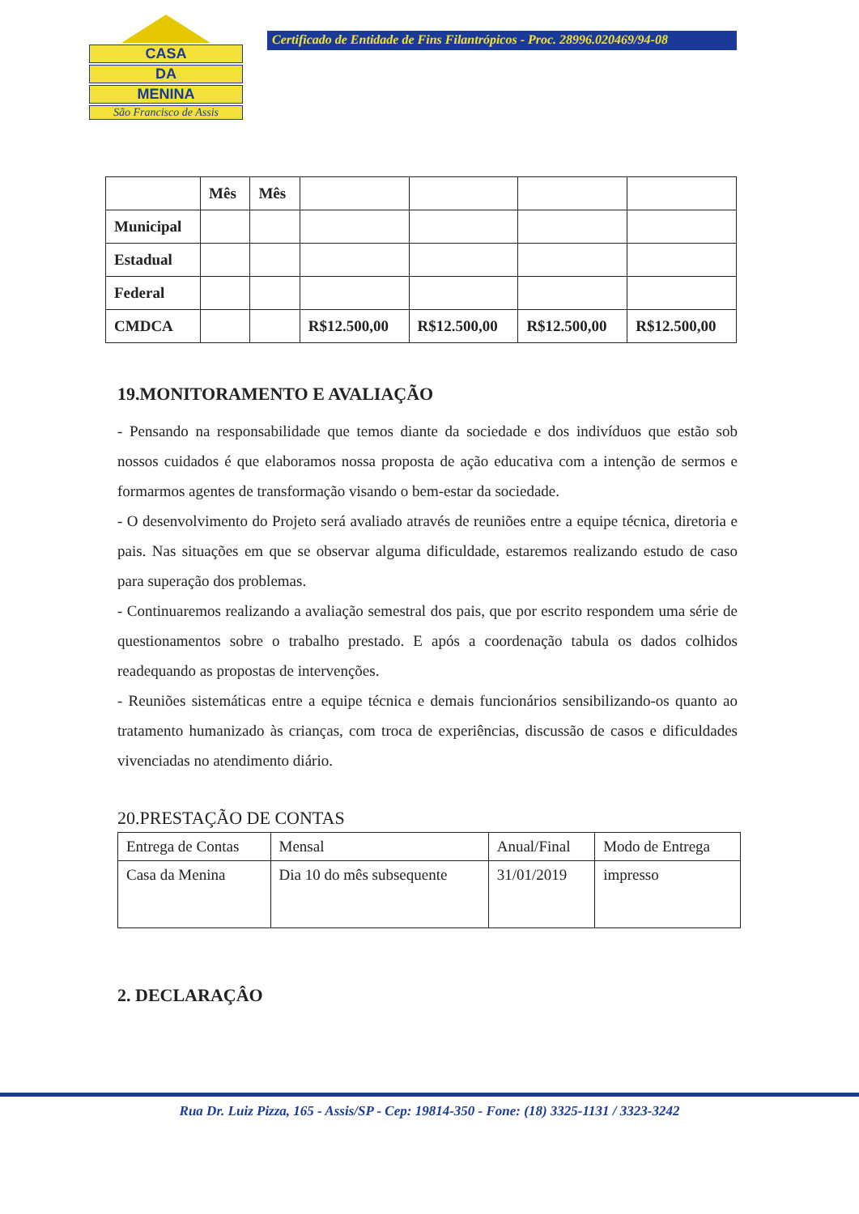CASA
DA
MENINA
São Francisco de Assis
Certificado de Entidade de Fins Filantrópicos - Proc. 28996.020469/94-08
| | Mês | Mês | | | | |
| --- | --- | --- | --- | --- | --- | --- |
| Municipal | | | | | | |
| Estadual | | | | | | |
| Federal | | | | | | |
| CMDCA | | | R$12.500,00 | R$12.500,00 | R$12.500,00 | R$12.500,00 |
19.MONITORAMENTO E AVALIAÇÃO
- Pensando na responsabilidade que temos diante da sociedade e dos indivíduos que estão sob nossos cuidados é que elaboramos nossa proposta de ação educativa com a intenção de sermos e formarmos agentes de transformação visando o bem-estar da sociedade.
- O desenvolvimento do Projeto será avaliado através de reuniões entre a equipe técnica, diretoria e pais. Nas situações em que se observar alguma dificuldade, estaremos realizando estudo de caso para superação dos problemas.
- Continuaremos realizando a avaliação semestral dos pais, que por escrito respondem uma série de questionamentos sobre o trabalho prestado. E após a coordenação tabula os dados colhidos readequando as propostas de intervenções.
- Reuniões sistemáticas entre a equipe técnica e demais funcionários sensibilizando-os quanto ao tratamento humanizado às crianças, com troca de experiências, discussão de casos e dificuldades vivenciadas no atendimento diário.
20.PRESTAÇÃO DE CONTAS
| Entrega de Contas | Mensal | Anual/Final | Modo de Entrega |
| Casa da Menina | Dia 10 do mês subsequente | 31/01/2019 | impresso |
2. DECLARAÇÂO
Rua Dr. Luiz Pizza, 165 - Assis/SP - Cep: 19814-350 - Fone: (18) 3325-1131 / 3323-3242